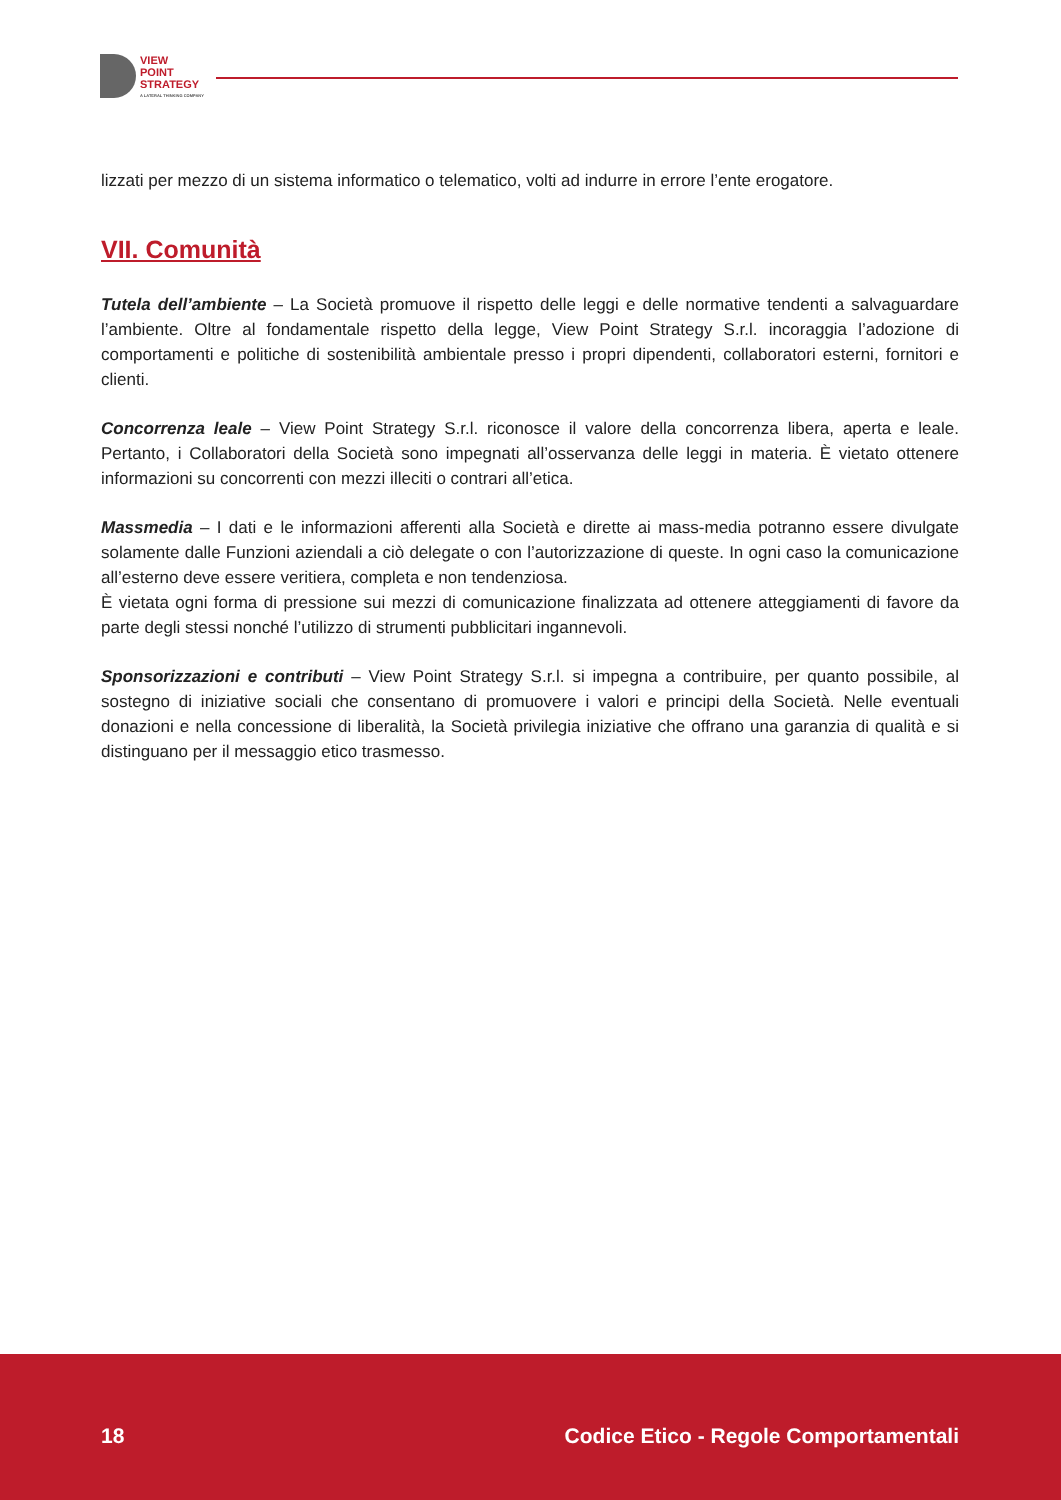VIEW
POINT
STRATEGY
A LATERAL THINKING COMPANY
lizzati per mezzo di un sistema informatico o telematico, volti ad indurre in errore l’ente erogatore.
VII. Comunità
Tutela dell’ambiente – La Società promuove il rispetto delle leggi e delle normative tendenti a salvaguardare l’ambiente. Oltre al fondamentale rispetto della legge, View Point Strategy S.r.l. incoraggia l’adozione di comportamenti e politiche di sostenibilità ambientale presso i propri dipendenti, collaboratori esterni, fornitori e clienti.
Concorrenza leale – View Point Strategy S.r.l. riconosce il valore della concorrenza libera, aperta e leale. Pertanto, i Collaboratori della Società sono impegnati all’osservanza delle leggi in materia. È vietato ottenere informazioni su concorrenti con mezzi illeciti o contrari all’etica.
Massmedia – I dati e le informazioni afferenti alla Società e dirette ai mass-media potranno essere divulgate solamente dalle Funzioni aziendali a ciò delegate o con l’autorizzazione di queste. In ogni caso la comunicazione all’esterno deve essere veritiera, completa e non tendenziosa.
È vietata ogni forma di pressione sui mezzi di comunicazione finalizzata ad ottenere atteggiamenti di favore da parte degli stessi nonché l’utilizzo di strumenti pubblicitari ingannevoli.
Sponsorizzazioni e contributi – View Point Strategy S.r.l. si impegna a contribuire, per quanto possibile, al sostegno di iniziative sociali che consentano di promuovere i valori e principi della Società. Nelle eventuali donazioni e nella concessione di liberalità, la Società privilegia iniziative che offrano una garanzia di qualità e si distinguano per il messaggio etico trasmesso.
18 Codice Etico - Regole Comportamentali